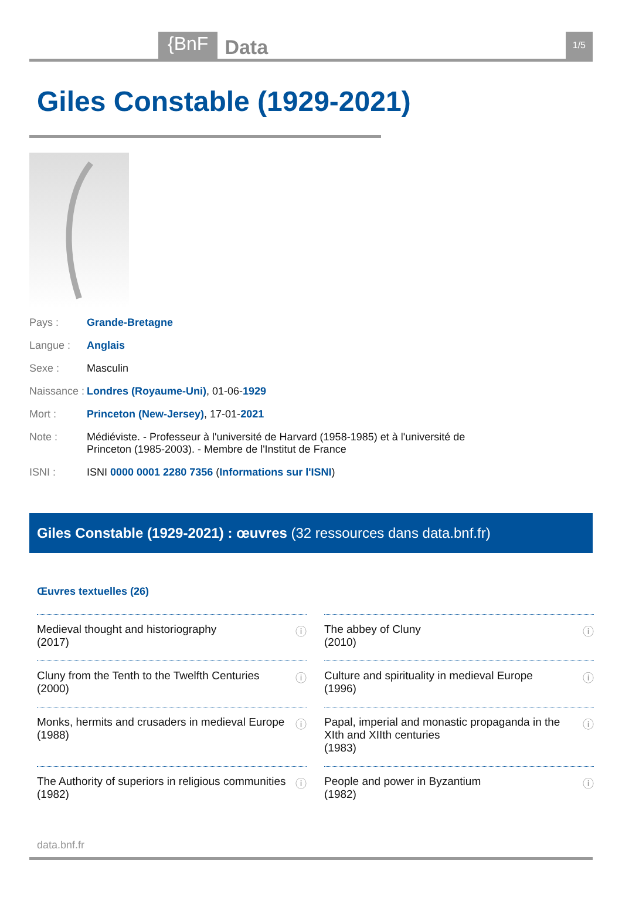{BnF Data 1/5
Giles Constable (1929-2021)
| Pays : | Grande-Bretagne |
| Langue : | Anglais |
| Sexe : | Masculin |
| Naissance : | Londres (Royaume-Uni) , 01-06- 1929 |
| Mort : | Princeton (New-Jersey) , 17-01- 2021 |
| Note : | Médiéviste. - Professeur à l'université de Harvard (1958-1985) et à l'université de Princeton (1985-2003). - Membre de l'Institut de France |
| ISNI : | ISNI 0000 0001 2280 7356 ( Informations sur l'ISNI ) |
Giles Constable (1929-2021) : œuvres (32 ressources dans data.bnf.fr)
Œuvres textuelles (26)
| ⓘ Medieval thought and historiography (2017) | ⓘ The abbey of Cluny (2010) |
| ⓘ Cluny from the Tenth to the Twelfth Centuries (2000) | ⓘ Culture and spirituality in medieval Europe (1996) |
| ⓘ Monks, hermits and crusaders in medieval Europe (1988) | ⓘ Papal, imperial and monastic propaganda in the XIth and XIIth centuries (1983) |
| ⓘ The Authority of superiors in religious communities (1982) | ⓘ People and power in Byzantium (1982) |
data.bnf.fr